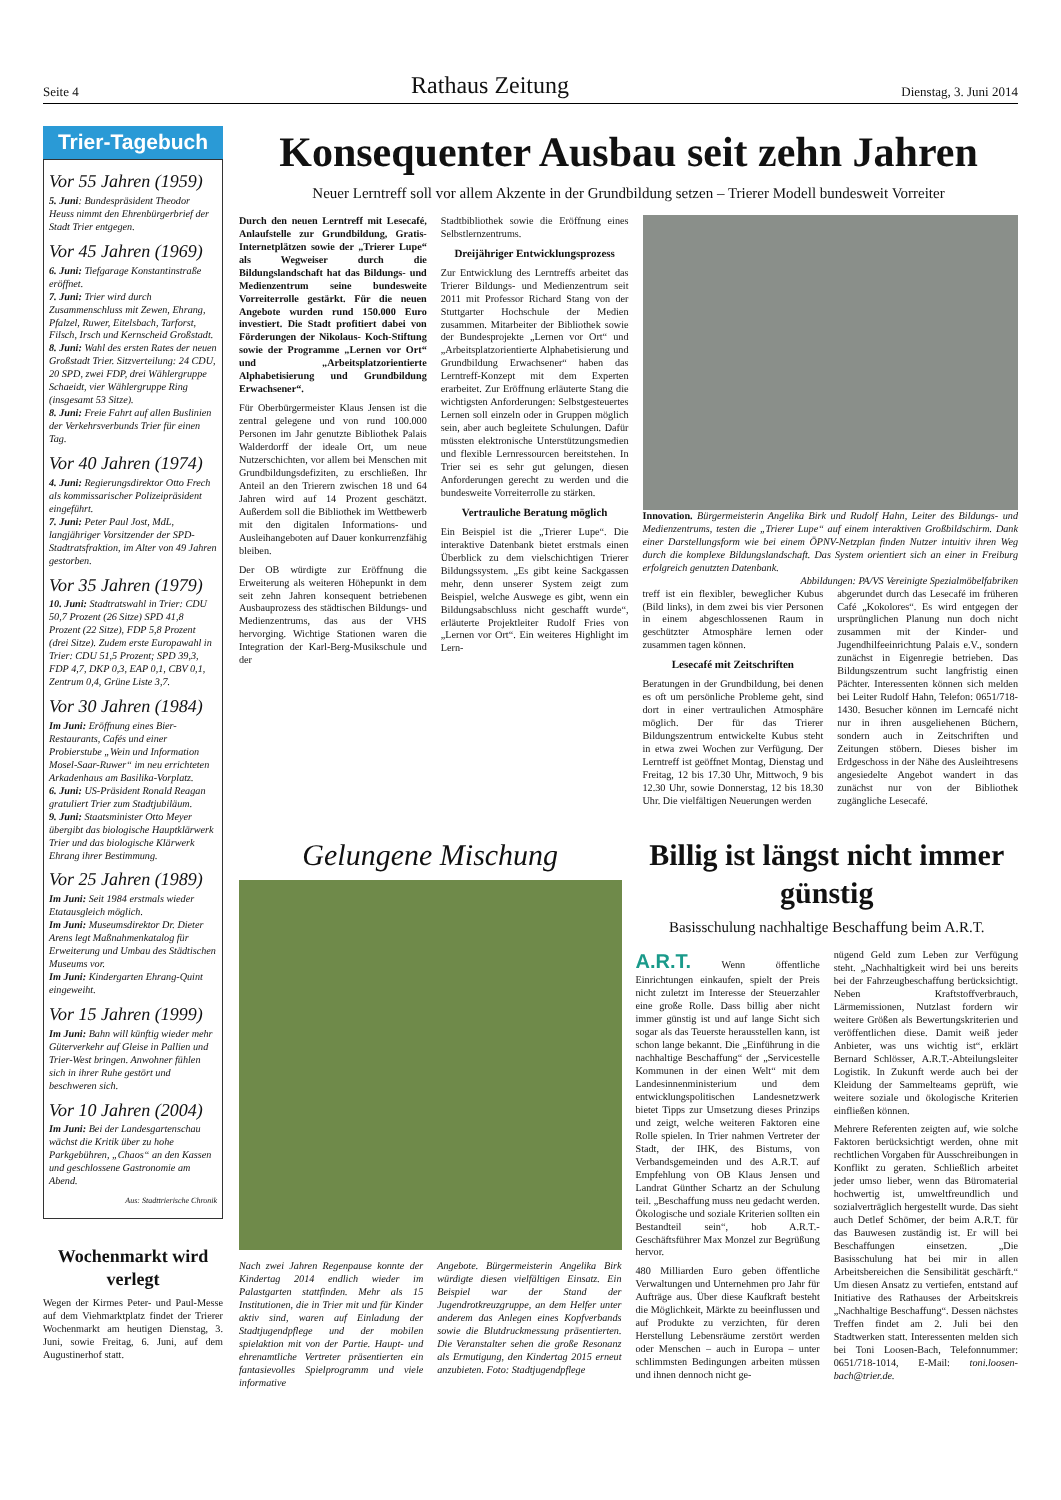Seite 4 Rathaus Zeitung Dienstag, 3. Juni 2014
Trier-Tagebuch
Vor 55 Jahren (1959)
5. Juni: Bundespräsident Theodor Heuss nimmt den Ehrenbürgerbrief der Stadt Trier entgegen.
Vor 45 Jahren (1969)
6. Juni: Tiefgarage Konstantinstraße eröffnet.
7. Juni: Trier wird durch Zusammenschluss mit Zewen, Ehrang, Pfalzel, Ruwer, Eitelsbach, Tarforst, Filsch, Irsch und Kernscheid Großstadt.
8. Juni: Wahl des ersten Rates der neuen Großstadt Trier. Sitzverteilung: 24 CDU, 20 SPD, zwei FDP, drei Wählergruppe Schaeidt, vier Wählergruppe Ring (insgesamt 53 Sitze).
8. Juni: Freie Fahrt auf allen Buslinien der Verkehrsverbunds Trier für einen Tag.
Vor 40 Jahren (1974)
4. Juni: Regierungsdirektor Otto Frech als kommissarischer Polizeipräsident eingeführt.
7. Juni: Peter Paul Jost, MdL, langjähriger Vorsitzender der SPD-Stadtratsfraktion, im Alter von 49 Jahren gestorben.
Vor 35 Jahren (1979)
10. Juni: Stadtratswahl in Trier: CDU 50,7 Prozent (26 Sitze) SPD 41,8 Prozent (22 Sitze), FDP 5,8 Prozent (drei Sitze). Zudem erste Europawahl in Trier: CDU 51,5 Prozent; SPD 39,3, FDP 4,7, DKP 0,3, EAP 0,1, CBV 0,1, Zentrum 0,4, Grüne Liste 3,7.
Vor 30 Jahren (1984)
Im Juni: Eröffnung eines Bier-Restaurants, Cafés und einer Probierstube „Wein und Information Mosel-Saar-Ruwer“ im neu errichteten Arkadenhaus am Basilika-Vorplatz.
6. Juni: US-Präsident Ronald Reagan gratuliert Trier zum Stadtjubiläum.
9. Juni: Staatsminister Otto Meyer übergibt das biologische Hauptklärwerk Trier und das biologische Klärwerk Ehrang ihrer Bestimmung.
Vor 25 Jahren (1989)
Im Juni: Seit 1984 erstmals wieder Etatausgleich möglich.
Im Juni: Museumsdirektor Dr. Dieter Arens legt Maßnahmenkatalog für Erweiterung und Umbau des Städtischen Museums vor.
Im Juni: Kindergarten Ehrang-Quint eingeweiht.
Vor 15 Jahren (1999)
Im Juni: Bahn will künftig wieder mehr Güterverkehr auf Gleise in Pallien und Trier-West bringen. Anwohner fühlen sich in ihrer Ruhe gestört und beschweren sich.
Vor 10 Jahren (2004)
Im Juni: Bei der Landesgartenschau wächst die Kritik über zu hohe Parkgebühren, „Chaos“ an den Kassen und geschlossene Gastronomie am Abend.
Aus: Stadttrierische Chronik
Wochenmarkt wird verlegt
Wegen der Kirmes Peter- und Paul-Messe auf dem Viehmarktplatz findet der Trierer Wochenmarkt am heutigen Dienstag, 3. Juni, sowie Freitag, 6. Juni, auf dem Augustinerhof statt.
Konsequenter Ausbau seit zehn Jahren
Neuer Lerntreff soll vor allem Akzente in der Grundbildung setzen – Trierer Modell bundesweit Vorreiter
Durch den neuen Lerntreff mit Lesecafé, Anlaufstelle zur Grundbildung, Gratis-Internetplätzen sowie der „Trierer Lupe“ als Wegweiser durch die Bildungslandschaft hat das Bildungs- und Medienzentrum seine bundesweite Vorreiterrolle gestärkt. Für die neuen Angebote wurden rund 150.000 Euro investiert. Die Stadt profitiert dabei von Förderungen der Nikolaus- Koch-Stiftung sowie der Programme „Lernen vor Ort“ und „Arbeitsplatzorientierte Alphabetisierung und Grundbildung Erwachsener“.
Für Oberbürgermeister Klaus Jensen ist die zentral gelegene und von rund 100.000 Personen im Jahr genutzte Bibliothek Palais Walderdorff der ideale Ort, um neue Nutzerschichten, vor allem bei Menschen mit Grundbildungsdefiziten, zu erschließen. Ihr Anteil an den Trierern zwischen 18 und 64 Jahren wird auf 14 Prozent geschätzt. Außerdem soll die Bibliothek im Wettbewerb mit den digitalen Informations- und Ausleihangeboten auf Dauer konkurrenzfähig bleiben.
Der OB würdigte zur Eröffnung die Erweiterung als weiteren Höhepunkt in dem seit zehn Jahren konsequent betriebenen Ausbauprozess des städtischen Bildungs- und Medienzentrums, das aus der VHS hervorging. Wichtige Stationen waren die Integration der Karl-Berg-Musikschule und der
Stadtbibliothek sowie die Eröffnung eines Selbstlernzentrums.
Dreijähriger Entwicklungsprozess
Zur Entwicklung des Lerntreffs arbeitet das Trierer Bildungs- und Medienzentrum seit 2011 mit Professor Richard Stang von der Stuttgarter Hochschule der Medien zusammen. Mitarbeiter der Bibliothek sowie der Bundesprojekte „Lernen vor Ort“ und „Arbeitsplatzorientierte Alphabetisierung und Grundbildung Erwachsener“ haben das Lerntreff-Konzept mit dem Experten erarbeitet. Zur Eröffnung erläuterte Stang die wichtigsten Anforderungen: Selbstgesteuertes Lernen soll einzeln oder in Gruppen möglich sein, aber auch begleitete Schulungen. Dafür müssten elektronische Unterstützungsmedien und flexible Lernressourcen bereitstehen. In Trier sei es sehr gut gelungen, diesen Anforderungen gerecht zu werden und die bundesweite Vorreiterrolle zu stärken.
Vertrauliche Beratung möglich
Ein Beispiel ist die „Trierer Lupe“. Die interaktive Datenbank bietet erstmals einen Überblick zu dem vielschichtigen Trierer Bildungssystem. „Es gibt keine Sackgassen mehr, denn unserer System zeigt zum Beispiel, welche Auswege es gibt, wenn ein Bildungsabschluss nicht geschafft wurde“, erläuterte Projektleiter Rudolf Fries von „Lernen vor Ort“. Ein weiteres Highlight im Lern-
Innovation. Bürgermeisterin Angelika Birk und Rudolf Hahn, Leiter des Bildungs- und Medienzentrums, testen die „Trierer Lupe“ auf einem interaktiven Großbildschirm. Dank einer Darstellungsform wie bei einem ÖPNV-Netzplan finden Nutzer intuitiv ihren Weg durch die komplexe Bildungslandschaft. Das System orientiert sich an einer in Freiburg erfolgreich genutzten Datenbank.
Abbildungen: PA/VS Vereinigte Spezialmöbelfabriken
treff ist ein flexibler, beweglicher Kubus (Bild links), in dem zwei bis vier Personen in einem abgeschlossenen Raum in geschützter Atmosphäre lernen oder zusammen tagen können.
Lesecafé mit Zeitschriften
Beratungen in der Grundbildung, bei denen es oft um persönliche Probleme geht, sind dort in einer vertraulichen Atmosphäre möglich. Der für das Trierer Bildungszentrum entwickelte Kubus steht in etwa zwei Wochen zur Verfügung. Der Lerntreff ist geöffnet Montag, Dienstag und Freitag, 12 bis 17.30 Uhr, Mittwoch, 9 bis 12.30 Uhr, sowie Donnerstag, 12 bis 18.30 Uhr. Die vielfältigen Neuerungen werden
abgerundet durch das Lesecafé im früheren Café „Kokolores“. Es wird entgegen der ursprünglichen Planung nun doch nicht zusammen mit der Kinder- und Jugendhilfeeinrichtung Palais e.V., sondern zunächst in Eigenregie betrieben. Das Bildungszentrum sucht langfristig einen Pächter. Interessenten können sich melden bei Leiter Rudolf Hahn, Telefon: 0651/718-1430. Besucher können im Lerncafé nicht nur in ihren ausgeliehenen Büchern, sondern auch in Zeitschriften und Zeitungen stöbern. Dieses bisher im Erdgeschoss in der Nähe des Ausleihtresens angesiedelte Angebot wandert in das zunächst nur von der Bibliothek zugängliche Lesecafé.
Gelungene Mischung
Nach zwei Jahren Regenpause konnte der Kindertag 2014 endlich wieder im Palastgarten stattfinden. Mehr als 15 Institutionen, die in Trier mit und für Kinder aktiv sind, waren auf Einladung der Stadtjugendpflege und der mobilen spielaktion mit von der Partie. Haupt- und ehrenamtliche Vertreter präsentierten ein fantasievolles Spielprogramm und viele informative
Angebote. Bürgermeisterin Angelika Birk würdigte diesen vielfältigen Einsatz. Ein Beispiel war der Stand der Jugendrotkreuzgruppe, an dem Helfer unter anderem das Anlegen eines Kopfverbands sowie die Blutdruckmessung präsentierten. Die Veranstalter sehen die große Resonanz als Ermutigung, den Kindertag 2015 erneut anzubieten. Foto: Stadtjugendpflege
Billig ist längst nicht immer günstig
Basisschulung nachhaltige Beschaffung beim A.R.T.
A.R.T. Wenn öffentliche Einrichtungen einkaufen, spielt der Preis nicht zuletzt im Interesse der Steuerzahler eine große Rolle. Dass billig aber nicht immer günstig ist und auf lange Sicht sich sogar als das Teuerste herausstellen kann, ist schon lange bekannt. Die „Einführung in die nachhaltige Beschaffung“ der „Servicestelle Kommunen in der einen Welt“ mit dem Landesinnenministerium und dem entwicklungspolitischen Landesnetzwerk bietet Tipps zur Umsetzung dieses Prinzips und zeigt, welche weiteren Faktoren eine Rolle spielen. In Trier nahmen Vertreter der Stadt, der IHK, des Bistums, von Verbandsgemeinden und des A.R.T. auf Empfehlung von OB Klaus Jensen und Landrat Günther Schartz an der Schulung teil. „Beschaffung muss neu gedacht werden. Ökologische und soziale Kriterien sollten ein Bestandteil sein“, hob A.R.T.-Geschäftsführer Max Monzel zur Begrüßung hervor.
480 Milliarden Euro geben öffentliche Verwaltungen und Unternehmen pro Jahr für Aufträge aus. Über diese Kaufkraft besteht die Möglichkeit, Märkte zu beeinflussen und auf Produkte zu verzichten, für deren Herstellung Lebensräume zerstört werden oder Menschen – auch in Europa – unter schlimmsten Bedingungen arbeiten müssen und ihnen dennoch nicht ge-
nügend Geld zum Leben zur Verfügung steht. „Nachhaltigkeit wird bei uns bereits bei der Fahrzeugbeschaffung berücksichtigt. Neben Kraftstoffverbrauch, Lärmemissionen, Nutzlast fordern wir weitere Größen als Bewertungskriterien und veröffentlichen diese. Damit weiß jeder Anbieter, was uns wichtig ist“, erklärt Bernard Schlösser, A.R.T.-Abteilungsleiter Logistik. In Zukunft werde auch bei der Kleidung der Sammelteams geprüft, wie weitere soziale und ökologische Kriterien einfließen können.
Mehrere Referenten zeigten auf, wie solche Faktoren berücksichtigt werden, ohne mit rechtlichen Vorgaben für Ausschreibungen in Konflikt zu geraten. Schließlich arbeitet jeder umso lieber, wenn das Büromaterial hochwertig ist, umweltfreundlich und sozialverträglich hergestellt wurde. Das sieht auch Detlef Schömer, der beim A.R.T. für das Bauwesen zuständig ist. Er will bei Beschaffungen einsetzen. „Die Basisschulung hat bei mir in allen Arbeitsbereichen die Sensibilität geschärft.“ Um diesen Ansatz zu vertiefen, entstand auf Initiative des Rathauses der Arbeitskreis „Nachhaltige Beschaffung“. Dessen nächstes Treffen findet am 2. Juli bei den Stadtwerken statt. Interessenten melden sich bei Toni Loosen-Bach, Telefonnummer: 0651/718-1014, E-Mail: toni.loosen-bach@trier.de.